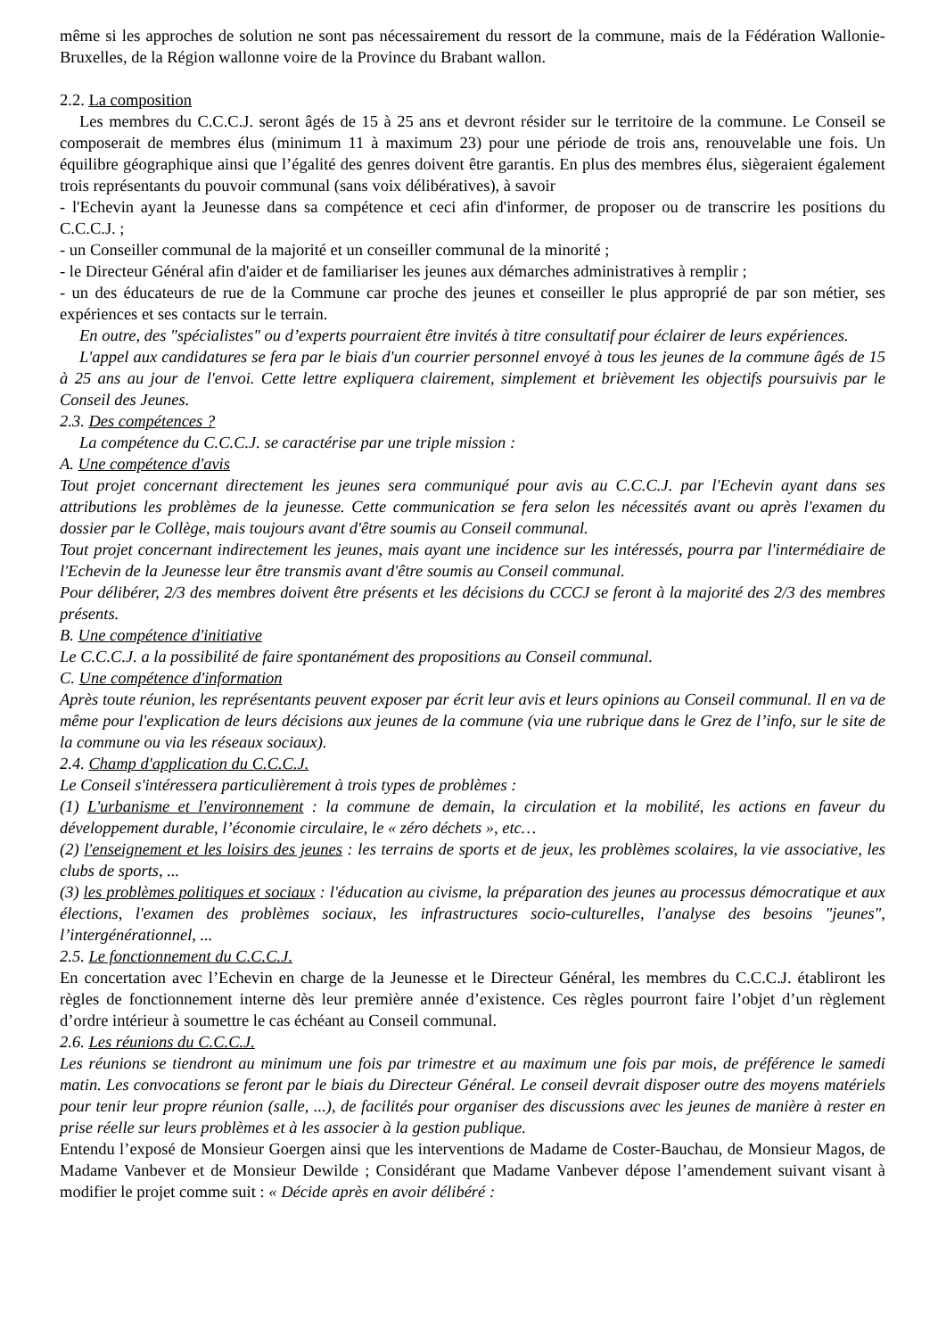même si les approches de solution ne sont pas nécessairement du ressort de la commune, mais de la Fédération Wallonie-Bruxelles, de la Région wallonne voire de la Province du Brabant wallon.
2.2. La composition
Les membres du C.C.C.J. seront âgés de 15 à 25 ans et devront résider sur le territoire de la commune. Le Conseil se composerait de membres élus (minimum 11 à maximum 23) pour une période de trois ans, renouvelable une fois. Un équilibre géographique ainsi que l’égalité des genres doivent être garantis. En plus des membres élus, siègeraient également trois représentants du pouvoir communal (sans voix délibératives), à savoir
- l'Echevin ayant la Jeunesse dans sa compétence et ceci afin d'informer, de proposer ou de transcrire les positions du C.C.C.J. ;
- un Conseiller communal de la majorité et un conseiller communal de la minorité ;
- le Directeur Général afin d'aider et de familiariser les jeunes aux démarches administratives à remplir ;
- un des éducateurs de rue de la Commune car proche des jeunes et conseiller le plus approprié de par son métier, ses expériences et ses contacts sur le terrain.
En outre, des "spécialistes" ou d’experts pourraient être invités à titre consultatif pour éclairer de leurs expériences.
L'appel aux candidatures se fera par le biais d'un courrier personnel envoyé à tous les jeunes de la commune âgés de 15 à 25 ans au jour de l'envoi. Cette lettre expliquera clairement, simplement et brièvement les objectifs poursuivis par le Conseil des Jeunes.
2.3. Des compétences ?
La compétence du C.C.C.J. se caractérise par une triple mission :
A. Une compétence d'avis
Tout projet concernant directement les jeunes sera communiqué pour avis au C.C.C.J. par l'Echevin ayant dans ses attributions les problèmes de la jeunesse. Cette communication se fera selon les nécessités avant ou après l'examen du dossier par le Collège, mais toujours avant d'être soumis au Conseil communal.
Tout projet concernant indirectement les jeunes, mais ayant une incidence sur les intéressés, pourra par l'intermédiaire de l'Echevin de la Jeunesse leur être transmis avant d'être soumis au Conseil communal.
Pour délibérer, 2/3 des membres doivent être présents et les décisions du CCCJ se feront à la majorité des 2/3 des membres présents.
B. Une compétence d'initiative
Le C.C.C.J. a la possibilité de faire spontanément des propositions au Conseil communal.
C. Une compétence d'information
Après toute réunion, les représentants peuvent exposer par écrit leur avis et leurs opinions au Conseil communal. Il en va de même pour l'explication de leurs décisions aux jeunes de la commune (via une rubrique dans le Grez de l’info, sur le site de la commune ou via les réseaux sociaux).
2.4. Champ d'application du C.C.C.J.
Le Conseil s'intéressera particulièrement à trois types de problèmes :
(1) L'urbanisme et l'environnement : la commune de demain, la circulation et la mobilité, les actions en faveur du développement durable, l’économie circulaire, le « zéro déchets », etc…
(2) l'enseignement et les loisirs des jeunes : les terrains de sports et de jeux, les problèmes scolaires, la vie associative, les clubs de sports, ...
(3) les problèmes politiques et sociaux : l'éducation au civisme, la préparation des jeunes au processus démocratique et aux élections, l'examen des problèmes sociaux, les infrastructures socio-culturelles, l'analyse des besoins "jeunes", l’intergénérationnel, ...
2.5. Le fonctionnement du C.C.C.J.
En concertation avec l’Echevin en charge de la Jeunesse et le Directeur Général, les membres du C.C.C.J. établiront les règles de fonctionnement interne dès leur première année d’existence. Ces règles pourront faire l’objet d’un règlement d’ordre intérieur à soumettre le cas échéant au Conseil communal.
2.6. Les réunions du C.C.C.J.
Les réunions se tiendront au minimum une fois par trimestre et au maximum une fois par mois, de préférence le samedi matin. Les convocations se feront par le biais du Directeur Général. Le conseil devrait disposer outre des moyens matériels pour tenir leur propre réunion (salle, ...), de facilités pour organiser des discussions avec les jeunes de manière à rester en prise réelle sur leurs problèmes et à les associer à la gestion publique.
Entendu l’exposé de Monsieur Goergen ainsi que les interventions de Madame de Coster-Bauchau, de Monsieur Magos, de Madame Vanbever et de Monsieur Dewilde ; Considérant que Madame Vanbever dépose l’amendement suivant visant à modifier le projet comme suit : « Décide après en avoir délibéré :